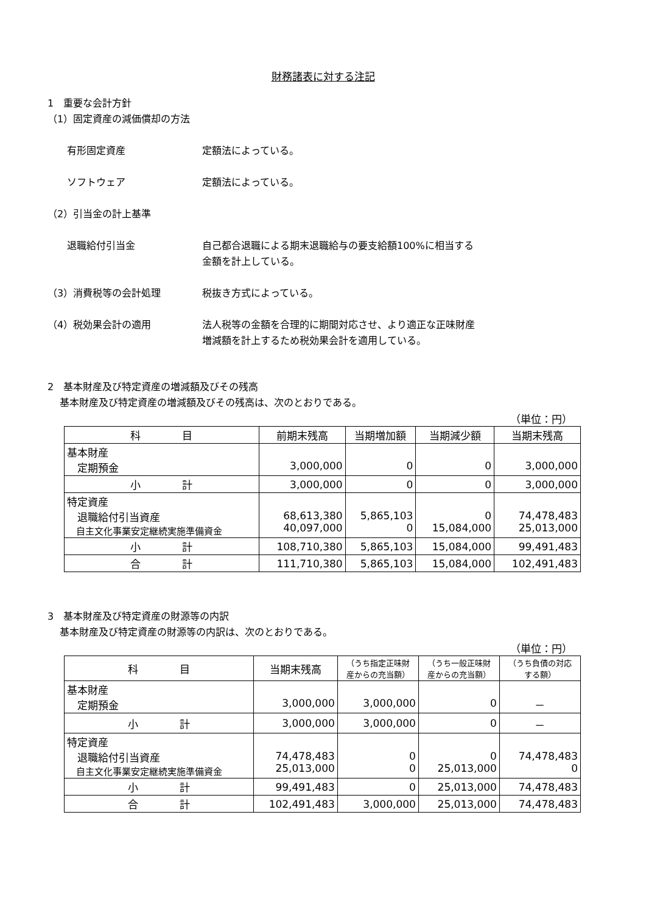財務諸表に対する注記
1　重要な会計方針
（1）固定資産の減価償却の方法
有形固定資産 定額法によっている。
ソフトウェア 定額法によっている。
（2）引当金の計上基準
退職給付引当金 自己都合退職による期末退職給与の要支給額100%に相当する
金額を計上している。
（3）消費税等の会計処理 税抜き方式によっている。
（4）税効果会計の適用 法人税等の金額を合理的に期間対応させ、より適正な正味財産
増減額を計上するため税効果会計を適用している。
2　基本財産及び特定資産の増減額及びその残高
基本財産及び特定資産の増減額及びその残高は、次のとおりである。
（単位：円）
| 科 目 | 前期末残高 | 当期増加額 | 当期減少額 | 当期末残高 |
| --- | --- | --- | --- | --- |
| 基本財産 定期預金 | 3,000,000 | 0 | 0 | 3,000,000 |
| 小 計 | 3,000,000 | 0 | 0 | 3,000,000 |
| 特定資産 退職給付引当資産 自主文化事業安定継続実施準備資金 | 68,613,380 40,097,000 | 5,865,103 0 | 0 15,084,000 | 74,478,483 25,013,000 |
| 小 計 | 108,710,380 | 5,865,103 | 15,084,000 | 99,491,483 |
| 合 計 | 111,710,380 | 5,865,103 | 15,084,000 | 102,491,483 |
3　基本財産及び特定資産の財源等の内訳
基本財産及び特定資産の財源等の内訳は、次のとおりである。
（単位：円）
| 科 目 | 当期末残高 | （うち指定正味財 産からの充当額） | （うち一般正味財 産からの充当額） | （うち負債の対応 する額） |
| --- | --- | --- | --- | --- |
| 基本財産 定期預金 | 3,000,000 | 3,000,000 | 0 | － |
| 小 計 | 3,000,000 | 3,000,000 | 0 | － |
| 特定資産 退職給付引当資産 自主文化事業安定継続実施準備資金 | 74,478,483 25,013,000 | 0 0 | 0 25,013,000 | 74,478,483 0 |
| 小 計 | 99,491,483 | 0 | 25,013,000 | 74,478,483 |
| 合 計 | 102,491,483 | 3,000,000 | 25,013,000 | 74,478,483 |